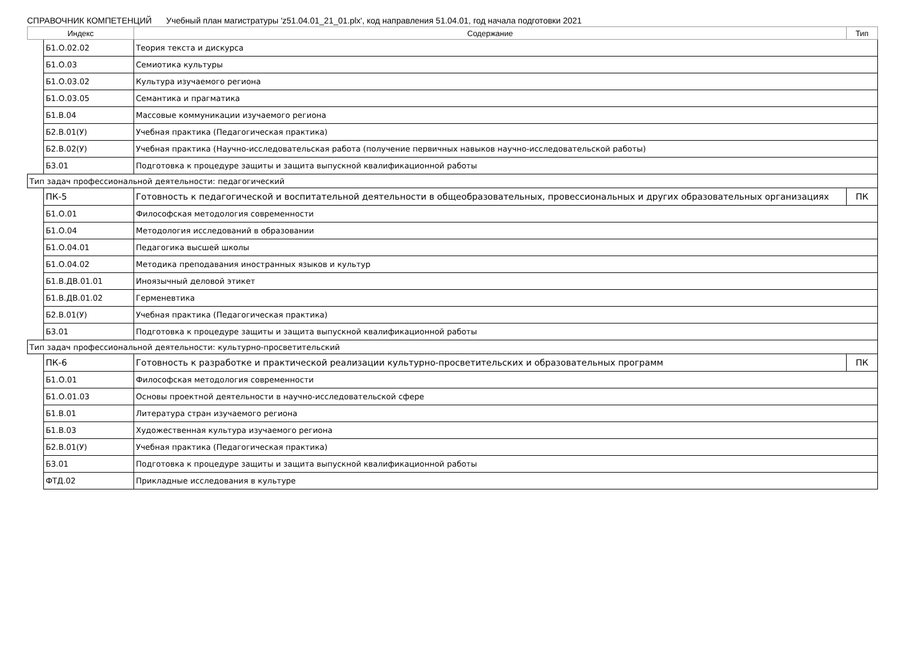СПРАВОЧНИК КОМПЕТЕНЦИЙ Учебный план магистратуры 'z51.04.01_21_01.plx', код направления 51.04.01, год начала подготовки 2021
| Индекс | | Содержание | Тип |
| --- | --- | --- | --- |
| | Б1.О.02.02 | Теория текста и дискурса | |
| | Б1.О.03 | Семиотика культуры | |
| | Б1.О.03.02 | Культура изучаемого региона | |
| | Б1.О.03.05 | Семантика и прагматика | |
| | Б1.В.04 | Массовые коммуникации изучаемого региона | |
| | Б2.В.01(У) | Учебная практика (Педагогическая практика) | |
| | Б2.В.02(У) | Учебная практика (Научно-исследовательская работа (получение первичных навыков научно-исследовательской работы) | |
| | Б3.01 | Подготовка к процедуре защиты и защита выпускной квалификационной работы | |
| Тип задач профессиональной деятельности: педагогический | | | |
| | ПК-5 | Готовность к педагогической и воспитательной деятельности в общеобразовательных, провессиональных и других образовательных организациях | ПК |
| | Б1.О.01 | Философская методология современности | |
| | Б1.О.04 | Методология исследований в образовании | |
| | Б1.О.04.01 | Педагогика высшей школы | |
| | Б1.О.04.02 | Методика преподавания иностранных языков и культур | |
| | Б1.В.ДВ.01.01 | Иноязычный деловой этикет | |
| | Б1.В.ДВ.01.02 | Герменевтика | |
| | Б2.В.01(У) | Учебная практика (Педагогическая практика) | |
| | Б3.01 | Подготовка к процедуре защиты и защита выпускной квалификационной работы | |
| Тип задач профессиональной деятельности: культурно-просветительский | | | |
| | ПК-6 | Готовность к разработке и практической реализации культурно-просветительских и образовательных программ | ПК |
| | Б1.О.01 | Философская методология современности | |
| | Б1.О.01.03 | Основы проектной деятельности в научно-исследовательской сфере | |
| | Б1.В.01 | Литература стран изучаемого региона | |
| | Б1.В.03 | Художественная культура изучаемого региона | |
| | Б2.В.01(У) | Учебная практика (Педагогическая практика) | |
| | Б3.01 | Подготовка к процедуре защиты и защита выпускной квалификационной работы | |
| | ФТД.02 | Прикладные исследования в культуре | |